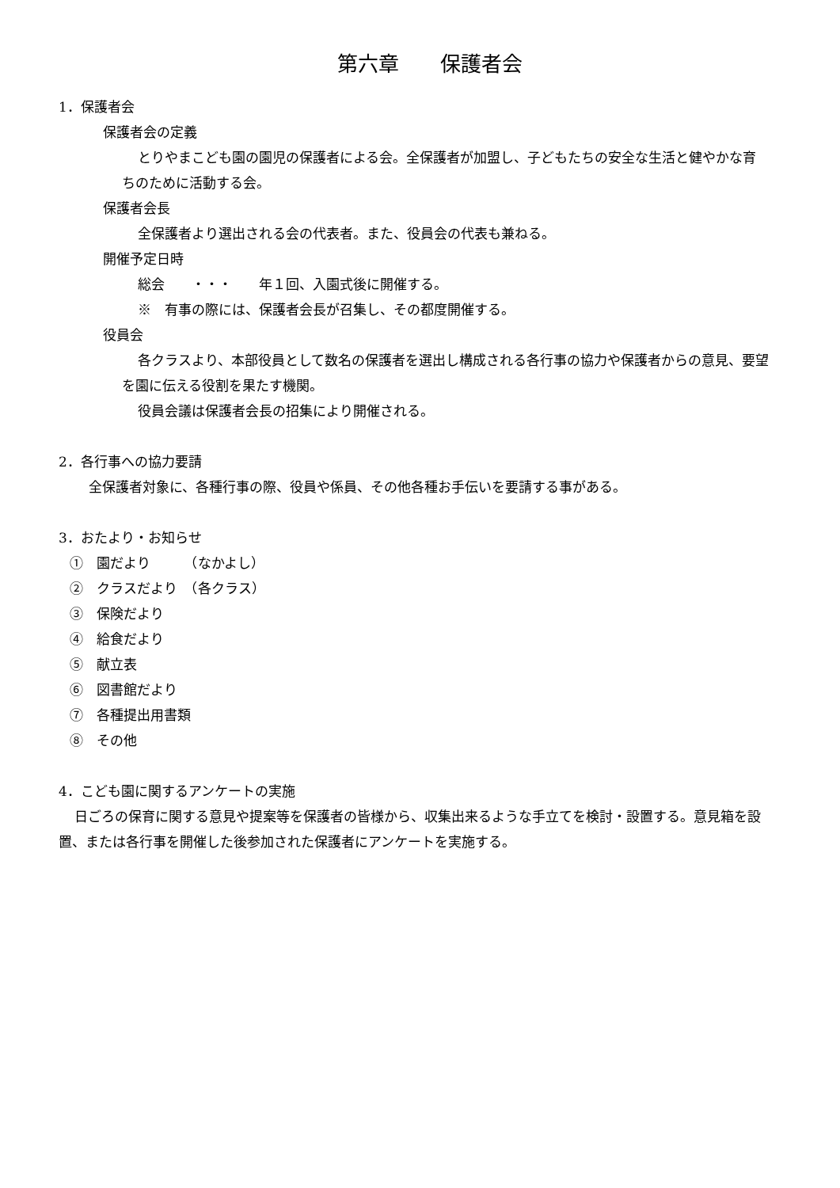第六章　　保護者会
1．保護者会
保護者会の定義
とりやまこども園の園児の保護者による会。全保護者が加盟し、子どもたちの安全な生活と健やかな育ちのために活動する会。
保護者会長
全保護者より選出される会の代表者。また、役員会の代表も兼ねる。
開催予定日時
総会　　・・・　　年１回、入園式後に開催する。
※　有事の際には、保護者会長が召集し、その都度開催する。
役員会
各クラスより、本部役員として数名の保護者を選出し構成される各行事の協力や保護者からの意見、要望を園に伝える役割を果たす機関。
役員会議は保護者会長の招集により開催される。
2．各行事への協力要請
全保護者対象に、各種行事の際、役員や係員、その他各種お手伝いを要請する事がある。
3．おたより・お知らせ
①　園だより　　　（なかよし）
②　クラスだより　（各クラス）
③　保険だより
④　給食だより
⑤　献立表
⑥　図書館だより
⑦　各種提出用書類
⑧　その他
4．こども園に関するアンケートの実施
日ごろの保育に関する意見や提案等を保護者の皆様から、収集出来るような手立てを検討・設置する。意見箱を設置、または各行事を開催した後参加された保護者にアンケートを実施する。